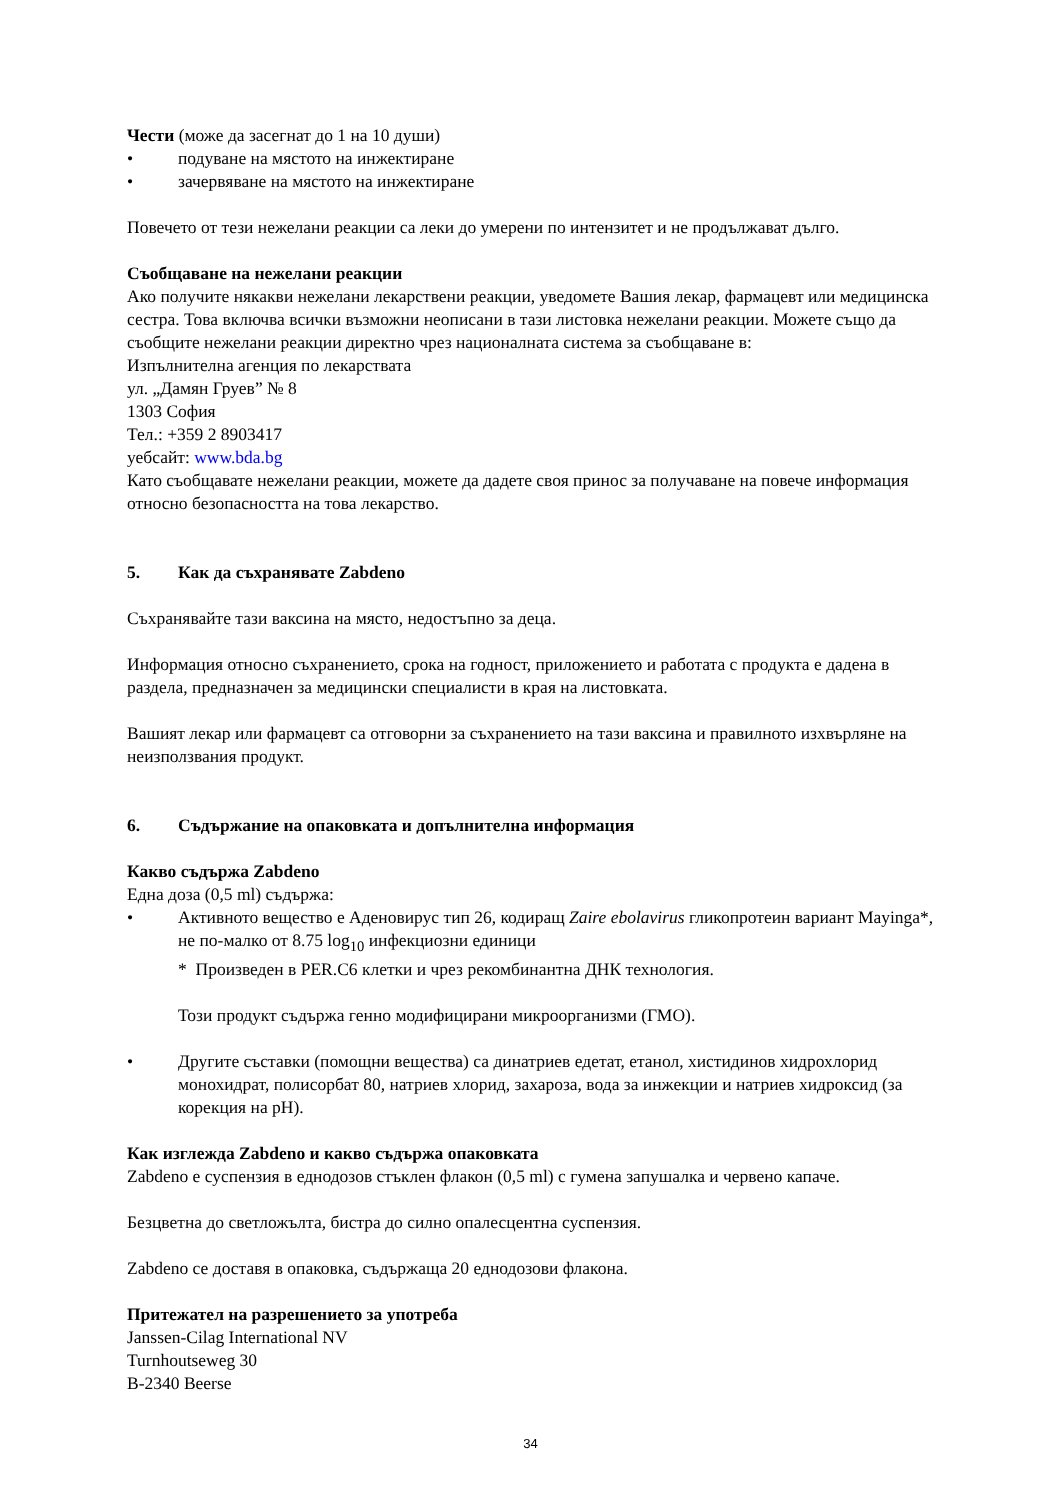Чести (може да засегнат до 1 на 10 души)
• подуване на мястото на инжектиране
• зачервяване на мястото на инжектиране
Повечето от тези нежелани реакции са леки до умерени по интензитет и не продължават дълго.
Съобщаване на нежелани реакции
Ако получите някакви нежелани лекарствени реакции, уведомете Вашия лекар, фармацевт или медицинска сестра. Това включва всички възможни неописани в тази листовка нежелани реакции. Можете също да съобщите нежелани реакции директно чрез националната система за съобщаване в:
Изпълнителна агенция по лекарствата
ул. „Дамян Груев” № 8
1303 София
Тел.: +359 2 8903417
уебсайт: www.bda.bg
Като съобщавате нежелани реакции, можете да дадете своя принос за получаване на повече информация относно безопасността на това лекарство.
5. Как да съхранявате Zabdeno
Съхранявайте тази ваксина на място, недостъпно за деца.
Информация относно съхранението, срока на годност, приложението и работата с продукта е дадена в раздела, предназначен за медицински специалисти в края на листовката.
Вашият лекар или фармацевт са отговорни за съхранението на тази ваксина и правилното изхвърляне на неизползвания продукт.
6. Съдържание на опаковката и допълнителна информация
Какво съдържа Zabdeno
Една доза (0,5 ml) съдържа:
• Активното вещество е Аденовирус тип 26, кодиращ Zaire ebolavirus гликопротеин вариант Mayinga*, не по-малко от 8.75 log<sub>10</sub> инфекциозни единици
* Произведен в PER.C6 клетки и чрез рекомбинантна ДНК технология.
Този продукт съдържа генно модифицирани микроорганизми (ГМО).
• Другите съставки (помощни вещества) са динатриев едетат, етанол, хистидинов хидрохлорид монохидрат, полисорбат 80, натриев хлорид, захароза, вода за инжекции и натриев хидроксид (за корекция на pH).
Как изглежда Zabdeno и какво съдържа опаковката
Zabdeno е суспензия в еднодозов стъклен флакон (0,5 ml) с гумена запушалка и червено капаче.
Безцветна до светложълта, бистра до силно опалесцентна суспензия.
Zabdeno се доставя в опаковка, съдържаща 20 еднодозови флакона.
Притежател на разрешението за употреба
Janssen-Cilag International NV
Turnhoutseweg 30
B-2340 Beerse
34